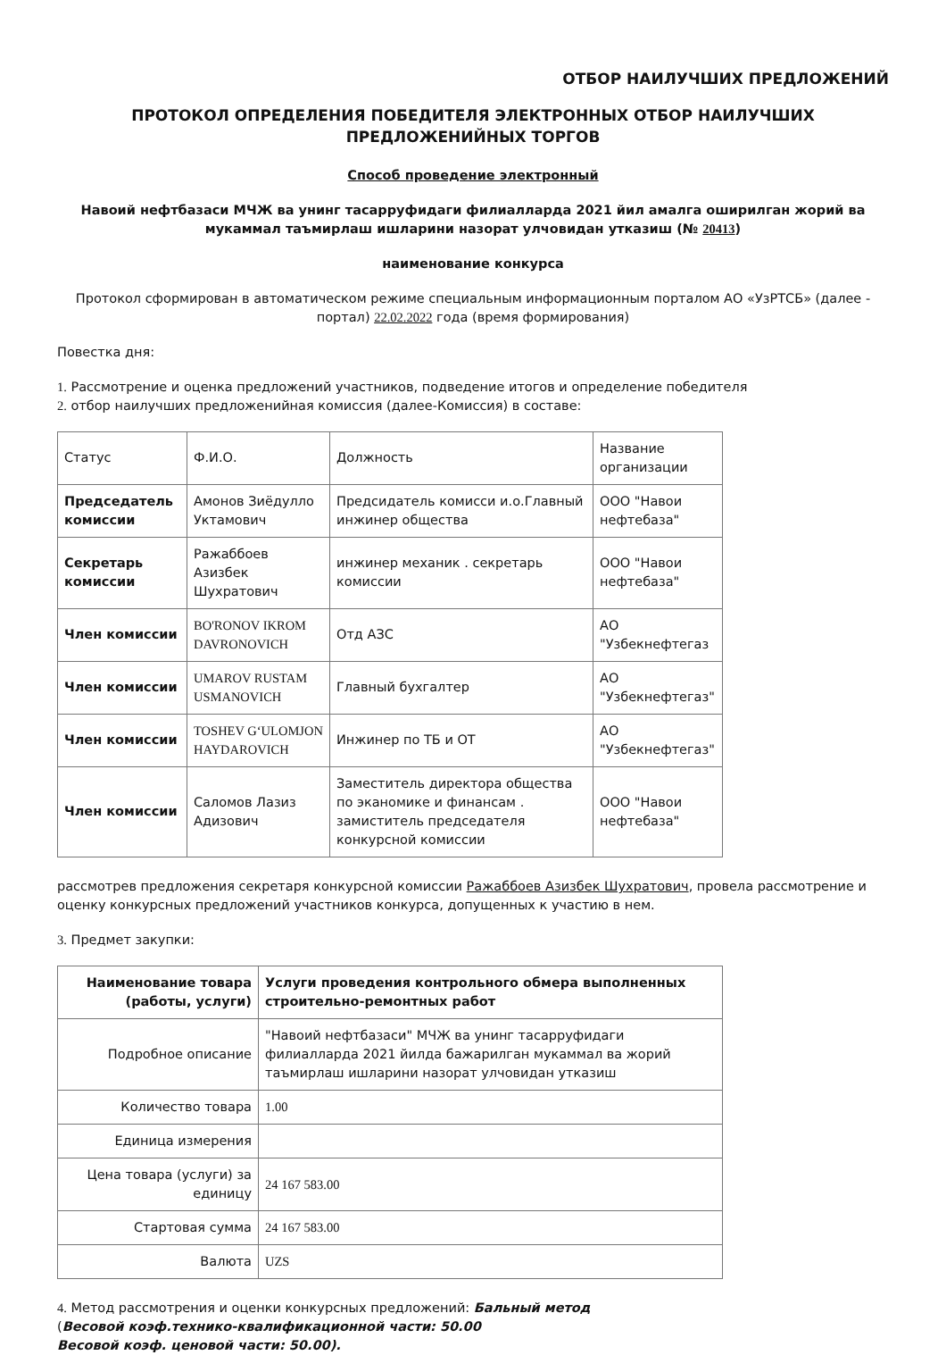ОТБОР НАИЛУЧШИХ ПРЕДЛОЖЕНИЙ
ПРОТОКОЛ ОПРЕДЕЛЕНИЯ ПОБЕДИТЕЛЯ ЭЛЕКТРОННЫХ ОТБОР НАИЛУЧШИХ
ПРЕДЛОЖЕНИЙНЫХ ТОРГОВ
Способ проведение электронный
Навоий нефтбазаси МЧЖ ва унинг тасарруфидаги филиалларда 2021 йил амалга оширилган жорий ва мукаммал таъмирлаш ишларини назорат улчовидан утказиш (№ 20413)
наименование конкурса
Протокол сформирован в автоматическом режиме специальным информационным порталом АО «УзРТСБ» (далее - портал) 22.02.2022 года (время формирования)
Повестка дня:
1. Рассмотрение и оценка предложений участников, подведение итогов и определение победителя
2. отбор наилучших предложенийная комиссия (далее-Комиссия) в составе:
| Статус | Ф.И.О. | Должность | Название организации |
| Председатель комиссии | Амонов Зиёдулло Уктамович | Предсидатель комисси и.о.Главный инжинер общества | ООО "Навои нефтебаза" |
| Секретарь комиссии | Ражаббоев Азизбек Шухратович | инжинер механик . секретарь комиссии | ООО "Навои нефтебаза" |
| Член комиссии | BO'RONOV IKROM DAVRONOVICH | Отд АЗС | АО "Узбекнефтегаз |
| Член комиссии | UMAROV RUSTAM USMANOVICH | Главный бухгалтер | АО "Узбекнефтегаз" |
| Член комиссии | TOSHEV G‘ULOMJON HAYDAROVICH | Инжинер по ТБ и ОТ | АО "Узбекнефтегаз" |
| Член комиссии | Саломов Лазиз Адизович | Заместитель директора общества по эканомике и финансам . замиститель председателя конкурсной комиссии | ООО "Навои нефтебаза" |
рассмотрев предложения секретаря конкурсной комиссии Ражаббоев Азизбек Шухратович, провела рассмотрение и оценку конкурсных предложений участников конкурса, допущенных к участию в нем.
3. Предмет закупки:
| Наименование товара (работы, услуги) | Услуги проведения контрольного обмера выполненных строительно-ремонтных работ |
| Подробное описание | "Навоий нефтбазаси" МЧЖ ва унинг тасарруфидаги филиалларда 2021 йилда бажарилган мукаммал ва жорий таъмирлаш ишларини назорат улчовидан утказиш |
| Количество товара | 1.00 |
| Единица измерения | |
| Цена товара (услуги) за единицу | 24 167 583.00 |
| Стартовая сумма | 24 167 583.00 |
| Валюта | UZS |
4. Метод рассмотрения и оценки конкурсных предложений: Бальный метод
(Весовой коэф.технико-квалификационной части: 50.00
Весовой коэф. ценовой части: 50.00).